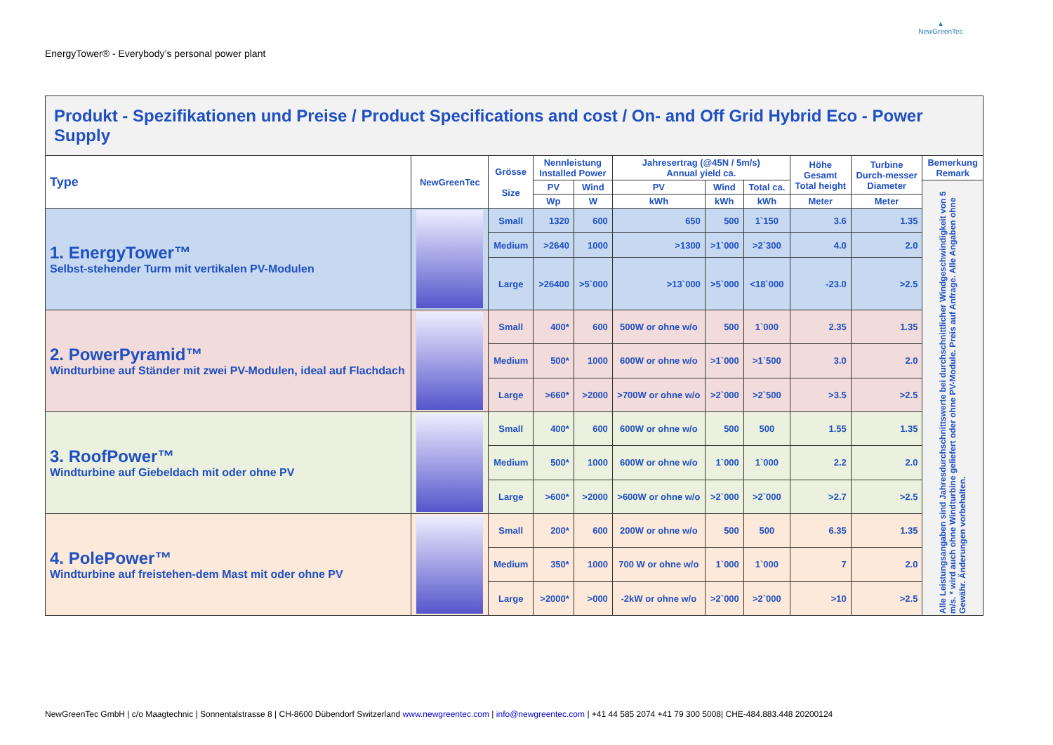EnergyTower® - Everybody’s personal power plant
▲
NewGreenTec
| Produkt - Spezifikationen und Preise / Product Specifications and cost / On- and Off Grid Hybrid Eco - Power Supply | | | | | | | | | | |
| Type | NewGreenTec | Grösse Size | Nennleistung Installed Power | | Jahresertrag (@45N / 5m/s) Annual yield ca. | | | Höhe Gesamt Total height | Turbine Durch-messer Diameter | Bemerkung Remark |
| | | | PV | Wind | PV | Wind | Total ca. | | | Alle Leistungsangaben sind Jahresdurchschnittswerte bei durchschnittlicher Windgeschwindigkeit von 5 m/s. * wird auch ohne Windturbine geliefert oder ohne PV-Module. Preis auf Anfrage. Alle Angaben ohne Gewähr. Änderungen vorbehalten. |
| | | | Wp | W | kWh | kWh | kWh | Meter | Meter | |
| 1. EnergyTower™ Selbst-stehender Turm mit vertikalen PV-Modulen | | Small | 1320 | 600 | 650 | 500 | 1`150 | 3.6 | 1.35 | |
| | | Medium | >2640 | 1000 | >1300 | >1`000 | >2`300 | 4.0 | 2.0 | |
| | | Large | >26400 | >5`000 | >13`000 | >5`000 | <18`000 | -23.0 | >2.5 | |
| 2. PowerPyramid™ Windturbine auf Ständer mit zwei PV-Modulen, ideal auf Flachdach | | Small | 400* | 600 | 500W or ohne w/o | 500 | 1`000 | 2.35 | 1.35 | |
| | | Medium | 500* | 1000 | 600W or ohne w/o | >1`000 | >1`500 | 3.0 | 2.0 | |
| | | Large | >660* | >2000 | >700W or ohne w/o | >2`000 | >2`500 | >3.5 | >2.5 | |
| 3. RoofPower™ Windturbine auf Giebeldach mit oder ohne PV | | Small | 400* | 600 | 600W or ohne w/o | 500 | 500 | 1.55 | 1.35 | |
| | | Medium | 500* | 1000 | 600W or ohne w/o | 1`000 | 1`000 | 2.2 | 2.0 | |
| | | Large | >600* | >2000 | >600W or ohne w/o | >2`000 | >2`000 | >2.7 | >2.5 | |
| 4. PolePower™ Windturbine auf freistehen-dem Mast mit oder ohne PV | | Small | 200* | 600 | 200W or ohne w/o | 500 | 500 | 6.35 | 1.35 | |
| | | Medium | 350* | 1000 | 700 W or ohne w/o | 1`000 | 1`000 | 7 | 2.0 | |
| | | Large | >2000* | >000 | -2kW or ohne w/o | >2`000 | >2`000 | >10 | >2.5 | |
NewGreenTec GmbH | c/o Maagtechnic | Sonnentalstrasse 8 | CH-8600 Dübendorf Switzerland www.newgreentec.com | info@newgreentec.com | +41 44 585 2074 +41 79 300 5008| CHE-484.883.448 20200124